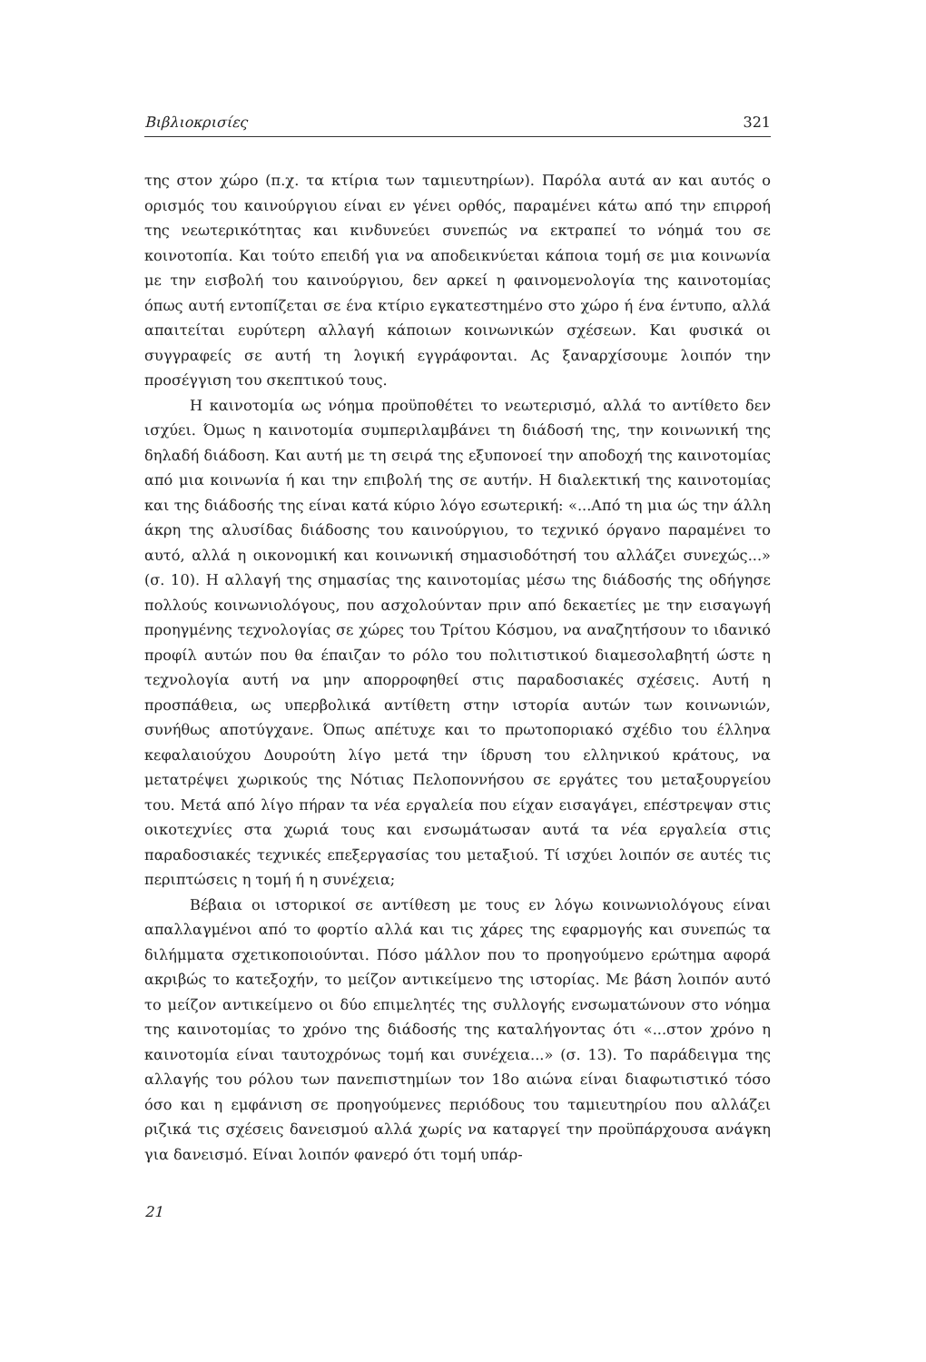Βιβλιοκρισίες 321
της στον χώρο (π.χ. τα κτίρια των ταμιευτηρίων). Παρόλα αυτά αν και αυτός ο ορισμός του καινούργιου είναι εν γένει ορθός, παραμένει κάτω από την επιρροή της νεωτερικότητας και κινδυνεύει συνεπώς να εκτραπεί το νόημά του σε κοινοτοπία. Και τούτο επειδή για να αποδεικνύεται κάποια τομή σε μια κοινωνία με την εισβολή του καινούργιου, δεν αρκεί η φαινομενολογία της καινοτομίας όπως αυτή εντοπίζεται σε ένα κτίριο εγκατεστημένο στο χώρο ή ένα έντυπο, αλλά απαιτείται ευρύτερη αλλαγή κάποιων κοινωνικών σχέσεων. Και φυσικά οι συγγραφείς σε αυτή τη λογική εγγράφονται. Ας ξαναρχίσουμε λοιπόν την προσέγγιση του σκεπτικού τους.
Η καινοτομία ως νόημα προϋποθέτει το νεωτερισμό, αλλά το αντίθετο δεν ισχύει. Όμως η καινοτομία συμπεριλαμβάνει τη διάδοσή της, την κοινωνική της δηλαδή διάδοση. Και αυτή με τη σειρά της εξυπονοεί την αποδοχή της καινοτομίας από μια κοινωνία ή και την επιβολή της σε αυτήν. Η διαλεκτική της καινοτομίας και της διάδοσής της είναι κατά κύριο λόγο εσωτερική: «...Από τη μια ώς την άλλη άκρη της αλυσίδας διάδοσης του καινούργιου, το τεχνικό όργανο παραμένει το αυτό, αλλά η οικονομική και κοινωνική σημασιοδότησή του αλλάζει συνεχώς...» (σ. 10). Η αλλαγή της σημασίας της καινοτομίας μέσω της διάδοσής της οδήγησε πολλούς κοινωνιολόγους, που ασχολούνταν πριν από δεκαετίες με την εισαγωγή προηγμένης τεχνολογίας σε χώρες του Τρίτου Κόσμου, να αναζητήσουν το ιδανικό προφίλ αυτών που θα έπαιζαν το ρόλο του πολιτιστικού διαμεσολαβητή ώστε η τεχνολογία αυτή να μην απορροφηθεί στις παραδοσιακές σχέσεις. Αυτή η προσπάθεια, ως υπερβολικά αντίθετη στην ιστορία αυτών των κοινωνιών, συνήθως αποτύγχανε. Όπως απέτυχε και το πρωτοποριακό σχέδιο του έλληνα κεφαλαιούχου Δουρούτη λίγο μετά την ίδρυση του ελληνικού κράτους, να μετατρέψει χωρικούς της Νότιας Πελοποννήσου σε εργάτες του μεταξουργείου του. Μετά από λίγο πήραν τα νέα εργαλεία που είχαν εισαγάγει, επέστρεψαν στις οικοτεχνίες στα χωριά τους και ενσωμάτωσαν αυτά τα νέα εργαλεία στις παραδοσιακές τεχνικές επεξεργασίας του μεταξιού. Τί ισχύει λοιπόν σε αυτές τις περιπτώσεις η τομή ή η συνέχεια;
Βέβαια οι ιστορικοί σε αντίθεση με τους εν λόγω κοινωνιολόγους είναι απαλλαγμένοι από το φορτίο αλλά και τις χάρες της εφαρμογής και συνεπώς τα διλήμματα σχετικοποιούνται. Πόσο μάλλον που το προηγούμενο ερώτημα αφορά ακριβώς το κατεξοχήν, το μείζον αντικείμενο της ιστορίας. Με βάση λοιπόν αυτό το μείζον αντικείμενο οι δύο επιμελητές της συλλογής ενσωματώνουν στο νόημα της καινοτομίας το χρόνο της διάδοσής της καταλήγοντας ότι «...στον χρόνο η καινοτομία είναι ταυτοχρόνως τομή και συνέχεια...» (σ. 13). Το παράδειγμα της αλλαγής του ρόλου των πανεπιστημίων τον 18ο αιώνα είναι διαφωτιστικό τόσο όσο και η εμφάνιση σε προηγούμενες περιόδους του ταμιευτηρίου που αλλάζει ριζικά τις σχέσεις δανεισμού αλλά χωρίς να καταργεί την προϋπάρχουσα ανάγκη για δανεισμό. Είναι λοιπόν φανερό ότι τομή υπάρ-
21